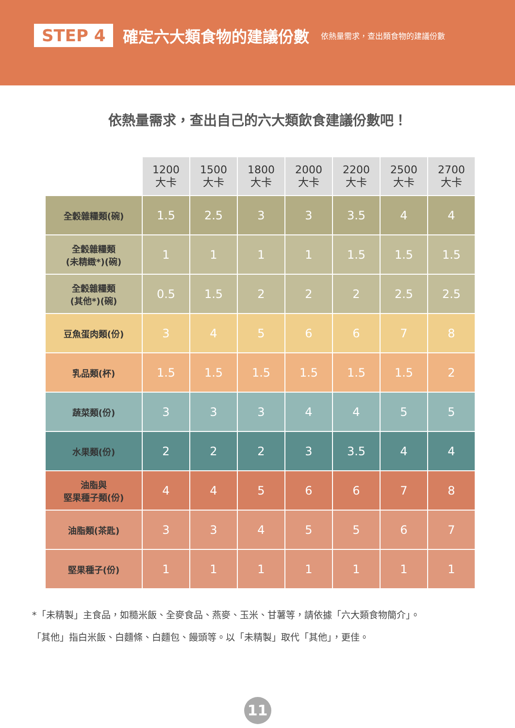STEP 4 確定六大類食物的建議份數 依熱量需求，查出類食物的建議份數
依熱量需求，查出自己的六大類飲食建議份數吧！
| | 1200 大卡 | 1500 大卡 | 1800 大卡 | 2000 大卡 | 2200 大卡 | 2500 大卡 | 2700 大卡 |
| 全穀雜糧類(碗) | 1.5 | 2.5 | 3 | 3 | 3.5 | 4 | 4 |
| 全穀雜糧類 (未精緻*)(碗) | 1 | 1 | 1 | 1 | 1.5 | 1.5 | 1.5 |
| 全穀雜糧類 (其他*)(碗) | 0.5 | 1.5 | 2 | 2 | 2 | 2.5 | 2.5 |
| 豆魚蛋肉類(份) | 3 | 4 | 5 | 6 | 6 | 7 | 8 |
| 乳品類(杯) | 1.5 | 1.5 | 1.5 | 1.5 | 1.5 | 1.5 | 2 |
| 蔬菜類(份) | 3 | 3 | 3 | 4 | 4 | 5 | 5 |
| 水果類(份) | 2 | 2 | 2 | 3 | 3.5 | 4 | 4 |
| 油脂與 堅果種子類(份) | 4 | 4 | 5 | 6 | 6 | 7 | 8 |
| 油脂類(茶匙) | 3 | 3 | 4 | 5 | 5 | 6 | 7 |
| 堅果種子(份) | 1 | 1 | 1 | 1 | 1 | 1 | 1 |
*「未精製」主食品，如糙米飯、全麥食品、燕麥、玉米、甘薯等，請依據「六大類食物簡介」。
「其他」指白米飯、白麵條、白麵包、饅頭等。以「未精製」取代「其他」，更佳。
11